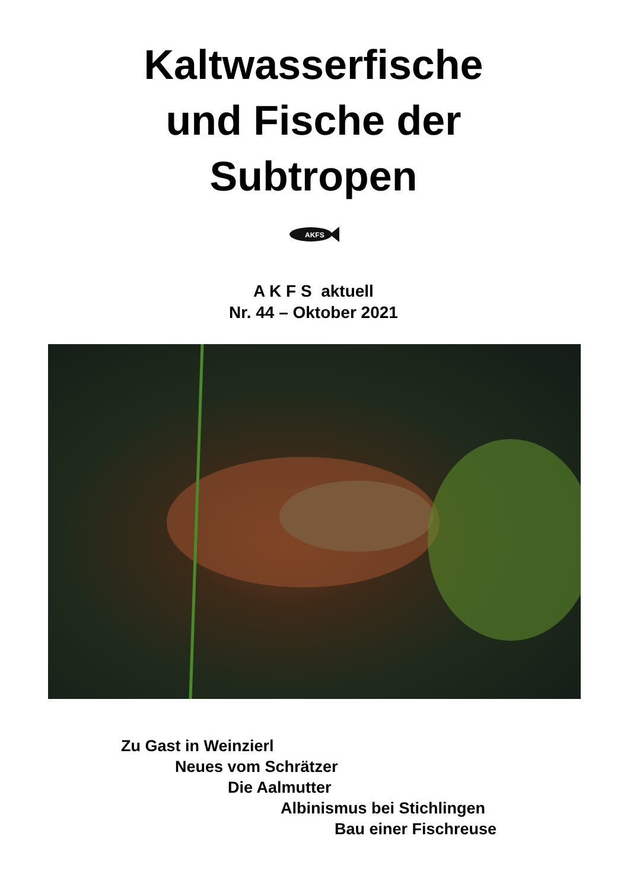Kaltwasserfische
und Fische der
Subtropen
AKFS
A K F S aktuell
Nr. 44 – Oktober 2021
Zu Gast in Weinzierl
Neues vom Schrätzer
Die Aalmutter
Albinismus bei Stichlingen
Bau einer Fischreuse